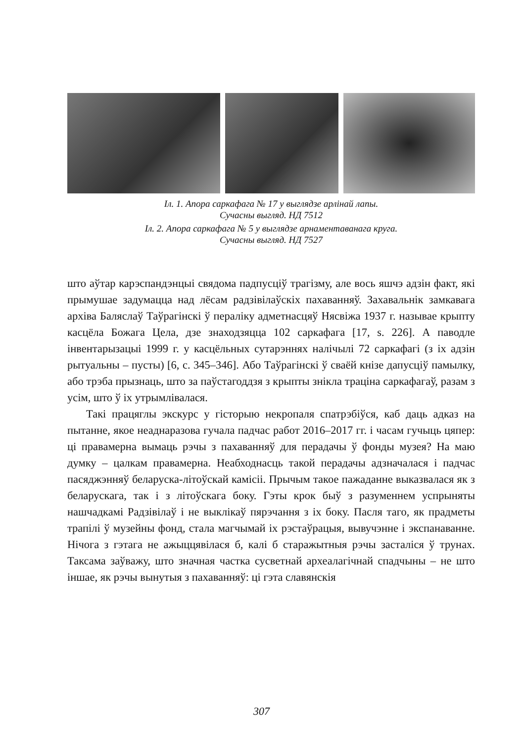Іл. 1. Апора саркафага № 17 у выглядзе арлінай лапы.
Сучасны выгляд. НД 7512
Іл. 2. Апора саркафага № 5 у выглядзе арнаментаванага круга.
Сучасны выгляд. НД 7527
што аўтар карэспандэнцыі свядома падпусціў трагізму, але вось яшчэ адзін факт, які прымушае задумацца над лёсам радзівілаўскіх пахаванняў. Захавальнік замкавага архіва Баляслаў Таўрагінскі ў пераліку адметнасцяў Нясвіжа 1937 г. называе крыпту касцёла Божага Цела, дзе знаходзяцца 102 саркафага [17, s. 226]. А паводле інвентарызацыі 1999 г. у касцёльных сутарэннях налічылі 72 саркафагі (з іх адзін рытуальны – пусты) [6, с. 345–346]. Або Таўрагінскі ў сваёй кнізе дапусціў памылку, або трэба прызнаць, што за паўстагоддзя з крыпты знікла траціна саркафагаў, разам з усім, што ў іх утрымлівалася.
Такі працяглы экскурс у гісторыю некропаля спатрэбіўся, каб даць адказ на пытанне, якое неаднаразова гучала падчас работ 2016–2017 гг. і часам гучыць цяпер: ці правамерна вымаць рэчы з пахаванняў для перадачы ў фонды музея? На маю думку – цалкам правамерна. Неабходнасць такой перадачы адзначалася і падчас пасяджэнняў беларуска-літоўскай камісіі. Прычым такое пажаданне выказвалася як з беларускага, так і з літоўскага боку. Гэты крок быў з разуменнем успрыняты нашчадкамі Радзівілаў і не выклікаў пярэчання з іх боку. Пасля таго, як прадметы трапілі ў музейны фонд, стала магчымай іх рэстаўрацыя, вывучэнне і экспанаванне. Нічога з гэтага не ажыццявілася б, калі б старажытныя рэчы засталіся ў трунах. Таксама заўважу, што значная частка сусветнай археалагічнай спадчыны – не што іншае, як рэчы вынутыя з пахаванняў: ці гэта славянскія
307